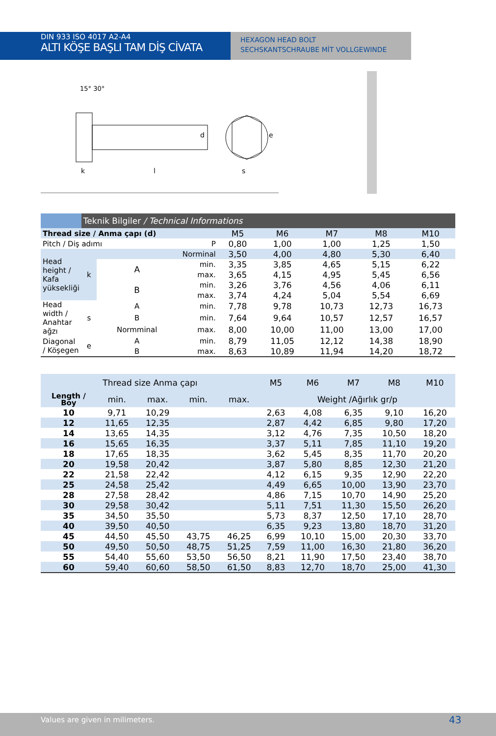DIN 933 ISO 4017 A2-A4
ALTI KÖŞE BAŞLI TAM DİŞ CİVATA
HEXAGON HEAD BOLT
SECHSKANTSCHRAUBE MİT VOLLGEWINDE
15° 30°
k
l
s
d
e
| | Teknik Bilgiler / Technical Informations | | | | | | | |
| --- | --- | --- | --- | --- | --- | --- | --- | --- |
| Thread size / Anma çapı (d) | | | | M5 | M6 | M7 | M8 | M10 |
| Pitch / Diş adımı P | | | | 0,80 | 1,00 | 1,00 | 1,25 | 1,50 |
| Head height / Kafa yüksekliği | k | Norminal | | 3,50 | 4,00 | 4,80 | 5,30 | 6,40 |
| | | A | min. | 3,35 | 3,85 | 4,65 | 5,15 | 6,22 |
| | | | max. | 3,65 | 4,15 | 4,95 | 5,45 | 6,56 |
| | | B | min. | 3,26 | 3,76 | 4,56 | 4,06 | 6,11 |
| | | | max. | 3,74 | 4,24 | 5,04 | 5,54 | 6,69 |
| Head width / Anahtar ağzı | s | A | min. | 7,78 | 9,78 | 10,73 | 12,73 | 16,73 |
| | | B | min. | 7,64 | 9,64 | 10,57 | 12,57 | 16,57 |
| | | Normminal | max. | 8,00 | 10,00 | 11,00 | 13,00 | 17,00 |
| Diagonal / Köşegen | e | A | min. | 8,79 | 11,05 | 12,12 | 14,38 | 18,90 |
| | | B | max. | 8,63 | 10,89 | 11,94 | 14,20 | 18,72 |
| Thread size Anma çapı | | | | | M5 | M6 | M7 | M8 | M10 |
| --- | --- | --- | --- | --- | --- | --- | --- | --- | --- |
| Length / Boy | min. | max. | min. | max. | Weight /Ağırlık gr/p | | | | |
| 10 | 9,71 | 10,29 | | | 2,63 | 4,08 | 6,35 | 9,10 | 16,20 |
| 12 | 11,65 | 12,35 | | | 2,87 | 4,42 | 6,85 | 9,80 | 17,20 |
| 14 | 13,65 | 14,35 | | | 3,12 | 4,76 | 7,35 | 10,50 | 18,20 |
| 16 | 15,65 | 16,35 | | | 3,37 | 5,11 | 7,85 | 11,10 | 19,20 |
| 18 | 17,65 | 18,35 | | | 3,62 | 5,45 | 8,35 | 11,70 | 20,20 |
| 20 | 19,58 | 20,42 | | | 3,87 | 5,80 | 8,85 | 12,30 | 21,20 |
| 22 | 21,58 | 22,42 | | | 4,12 | 6,15 | 9,35 | 12,90 | 22,20 |
| 25 | 24,58 | 25,42 | | | 4,49 | 6,65 | 10,00 | 13,90 | 23,70 |
| 28 | 27,58 | 28,42 | | | 4,86 | 7,15 | 10,70 | 14,90 | 25,20 |
| 30 | 29,58 | 30,42 | | | 5,11 | 7,51 | 11,30 | 15,50 | 26,20 |
| 35 | 34,50 | 35,50 | | | 5,73 | 8,37 | 12,50 | 17,10 | 28,70 |
| 40 | 39,50 | 40,50 | | | 6,35 | 9,23 | 13,80 | 18,70 | 31,20 |
| 45 | 44,50 | 45,50 | 43,75 | 46,25 | 6,99 | 10,10 | 15,00 | 20,30 | 33,70 |
| 50 | 49,50 | 50,50 | 48,75 | 51,25 | 7,59 | 11,00 | 16,30 | 21,80 | 36,20 |
| 55 | 54,40 | 55,60 | 53,50 | 56,50 | 8,21 | 11,90 | 17,50 | 23,40 | 38,70 |
| 60 | 59,40 | 60,60 | 58,50 | 61,50 | 8,83 | 12,70 | 18,70 | 25,00 | 41,30 |
Values are given in milimeters.
43